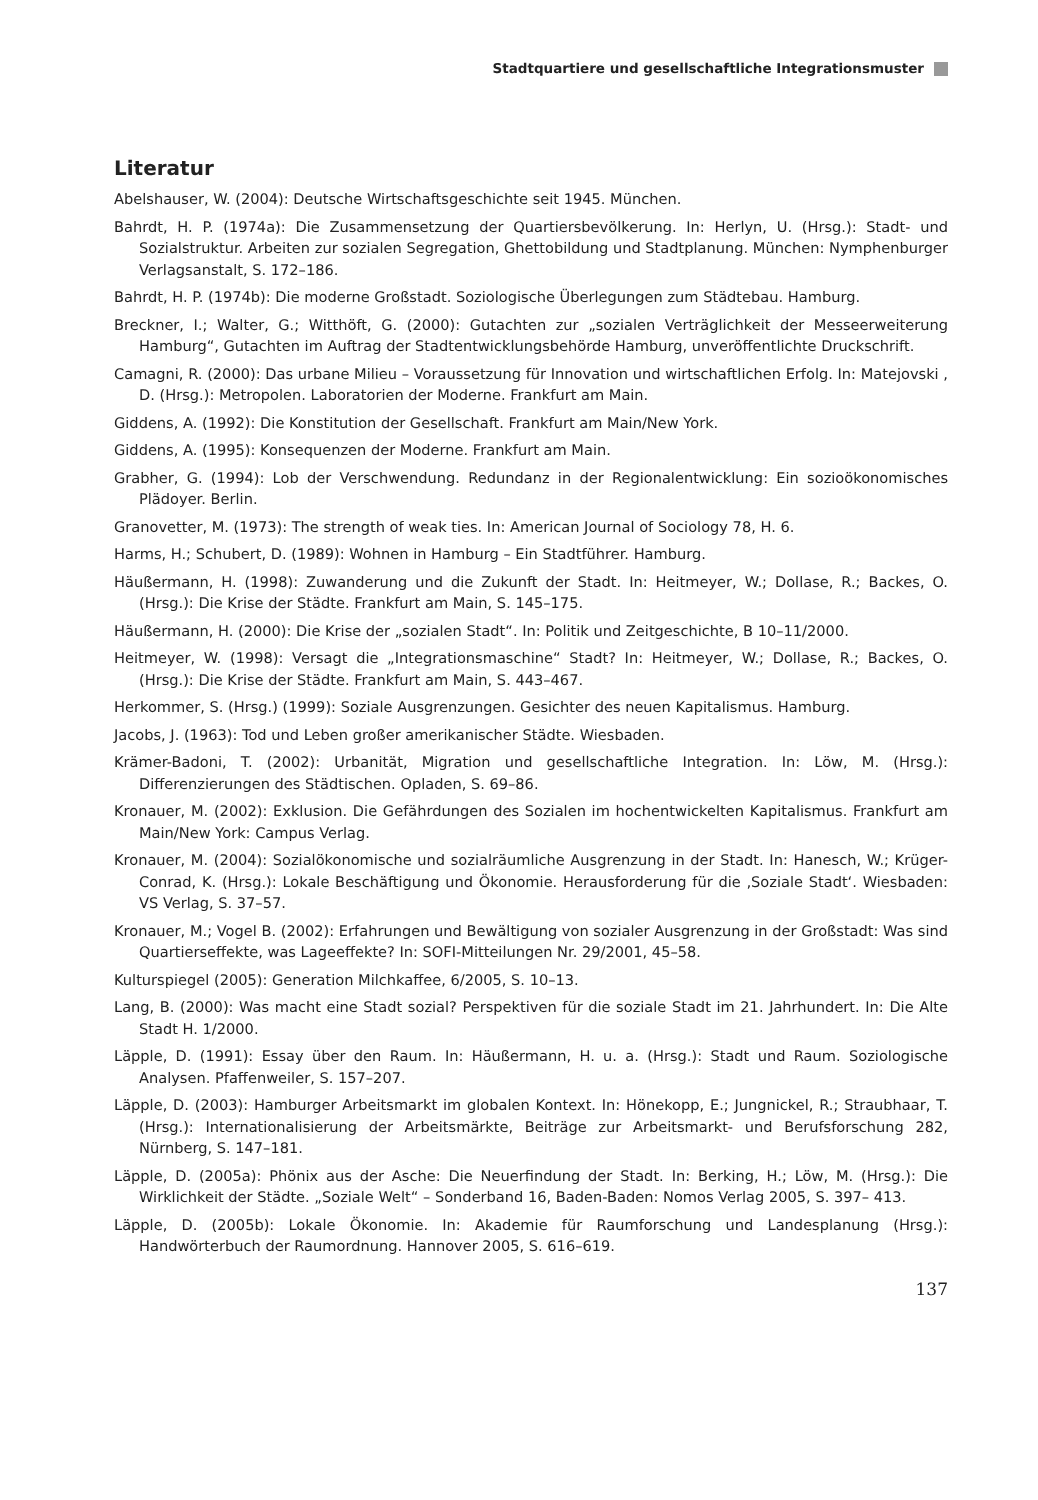Stadtquartiere und gesellschaftliche Integrationsmuster
Literatur
Abelshauser, W. (2004): Deutsche Wirtschaftsgeschichte seit 1945. München.
Bahrdt, H. P. (1974a): Die Zusammensetzung der Quartiersbevölkerung. In: Herlyn, U. (Hrsg.): Stadt- und Sozialstruktur. Arbeiten zur sozialen Segregation, Ghettobildung und Stadtplanung. München: Nymphenburger Verlagsanstalt, S. 172–186.
Bahrdt, H. P. (1974b): Die moderne Großstadt. Soziologische Überlegungen zum Städtebau. Hamburg.
Breckner, I.; Walter, G.; Witthöft, G. (2000): Gutachten zur „sozialen Verträglichkeit der Messeerweiterung Hamburg“, Gutachten im Auftrag der Stadtentwicklungsbehörde Hamburg, unveröffentlichte Druckschrift.
Camagni, R. (2000): Das urbane Milieu – Voraussetzung für Innovation und wirtschaftlichen Erfolg. In: Matejovski , D. (Hrsg.): Metropolen. Laboratorien der Moderne. Frankfurt am Main.
Giddens, A. (1992): Die Konstitution der Gesellschaft. Frankfurt am Main/New York.
Giddens, A. (1995): Konsequenzen der Moderne. Frankfurt am Main.
Grabher, G. (1994): Lob der Verschwendung. Redundanz in der Regionalentwicklung: Ein sozioökonomisches Plädoyer. Berlin.
Granovetter, M. (1973): The strength of weak ties. In: American Journal of Sociology 78, H. 6.
Harms, H.; Schubert, D. (1989): Wohnen in Hamburg – Ein Stadtführer. Hamburg.
Häußermann, H. (1998): Zuwanderung und die Zukunft der Stadt. In: Heitmeyer, W.; Dollase, R.; Backes, O. (Hrsg.): Die Krise der Städte. Frankfurt am Main, S. 145–175.
Häußermann, H. (2000): Die Krise der „sozialen Stadt“. In: Politik und Zeitgeschichte, B 10–11/2000.
Heitmeyer, W. (1998): Versagt die „Integrationsmaschine“ Stadt? In: Heitmeyer, W.; Dollase, R.; Backes, O. (Hrsg.): Die Krise der Städte. Frankfurt am Main, S. 443–467.
Herkommer, S. (Hrsg.) (1999): Soziale Ausgrenzungen. Gesichter des neuen Kapitalismus. Hamburg.
Jacobs, J. (1963): Tod und Leben großer amerikanischer Städte. Wiesbaden.
Krämer-Badoni, T. (2002): Urbanität, Migration und gesellschaftliche Integration. In: Löw, M. (Hrsg.): Differenzierungen des Städtischen. Opladen, S. 69–86.
Kronauer, M. (2002): Exklusion. Die Gefährdungen des Sozialen im hochentwickelten Kapitalismus. Frankfurt am Main/New York: Campus Verlag.
Kronauer, M. (2004): Sozialökonomische und sozialräumliche Ausgrenzung in der Stadt. In: Hanesch, W.; Krüger-Conrad, K. (Hrsg.): Lokale Beschäftigung und Ökonomie. Herausforderung für die ‚Soziale Stadt‘. Wiesbaden: VS Verlag, S. 37–57.
Kronauer, M.; Vogel B. (2002): Erfahrungen und Bewältigung von sozialer Ausgrenzung in der Großstadt: Was sind Quartierseffekte, was Lageeffekte? In: SOFI-Mitteilungen Nr. 29/2001, 45–58.
Kulturspiegel (2005): Generation Milchkaffee, 6/2005, S. 10–13.
Lang, B. (2000): Was macht eine Stadt sozial? Perspektiven für die soziale Stadt im 21. Jahrhundert. In: Die Alte Stadt H. 1/2000.
Läpple, D. (1991): Essay über den Raum. In: Häußermann, H. u. a. (Hrsg.): Stadt und Raum. Soziologische Analysen. Pfaffenweiler, S. 157–207.
Läpple, D. (2003): Hamburger Arbeitsmarkt im globalen Kontext. In: Hönekopp, E.; Jungnickel, R.; Straubhaar, T. (Hrsg.): Internationalisierung der Arbeitsmärkte, Beiträge zur Arbeitsmarkt- und Berufsforschung 282, Nürnberg, S. 147–181.
Läpple, D. (2005a): Phönix aus der Asche: Die Neuerfindung der Stadt. In: Berking, H.; Löw, M. (Hrsg.): Die Wirklichkeit der Städte. „Soziale Welt“ – Sonderband 16, Baden-Baden: Nomos Verlag 2005, S. 397– 413.
Läpple, D. (2005b): Lokale Ökonomie. In: Akademie für Raumforschung und Landesplanung (Hrsg.): Handwörterbuch der Raumordnung. Hannover 2005, S. 616–619.
137